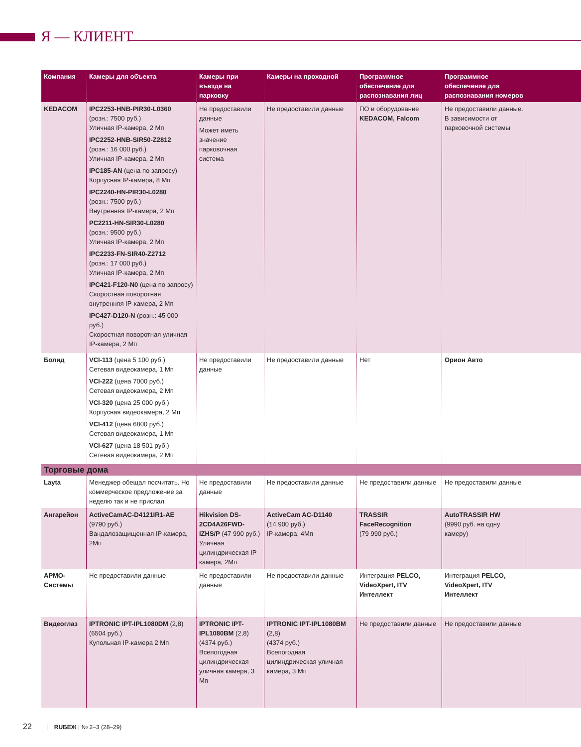Я — КЛИЕНТ
| Компания | Камеры для объекта | Камеры при въезде на парковку | Камеры на проходной | Программное обеспечение для распознавания лиц | Программное обеспечение для распознавания номеров | |
| --- | --- | --- | --- | --- | --- | --- |
| KEDACOM | IPC2253-HNB-PIR30-L0360 (розн.: 7500 руб.) Уличная IP-камера, 2 Мп IPC2252-HNB-SIR50-Z2812 (розн.: 16 000 руб.) Уличная IP-камера, 2 Мп IPC185-AN (цена по запросу) Корпусная IP-камера, 8 Мп IPC2240-HN-PIR30-L0280 (розн.: 7500 руб.) Внутренняя IP-камера, 2 Мп PC2211-HN-SIR30-L0280 (розн.: 9500 руб.) Уличная IP-камера, 2 Мп IPC2233-FN-SIR40-Z2712 (розн.: 17 000 руб.) Уличная IP-камера, 2 Мп IPC421-F120-N0 (цена по запросу) Скоростная поворотная внутренняя IP-камера, 2 Мп IPC427-D120-N (розн.: 45 000 руб.) Скоростная поворотная уличная IP-камера, 2 Мп | Не предоставили данные Может иметь значение парковочная система | Не предоставили данные | ПО и оборудование KEDACOM, Falcom | Не предоставили данные. В зависимости от парковочной системы | |
| Болид | VCI-113 (цена 5 100 руб.) Сетевая видеокамера, 1 Мп VCI-222 (цена 7000 руб.) Сетевая видеокамера, 2 Мп VCI-320 (цена 25 000 руб.) Корпусная видеокамера, 2 Мп VCI-412 (цена 6800 руб.) Сетевая видеокамера, 1 Мп VCI-627 (цена 18 501 руб.) Сетевая видеокамера, 2 Мп | Не предоставили данные | Не предоставили данные | Нет | Орион Авто | |
| Торговые дома | | | | | | |
| Layta | Менеджер обещал посчитать. Но коммерческое предложение за неделю так и не прислал | Не предоставили данные | Не предоставили данные | Не предоставили данные | Не предоставили данные | |
| Ангарейон | ActiveCamAC-D4121IR1-AE (9790 руб.) Вандалозащищенная IP-камера, 2Мп | Hikvision DS-2CD4A26FWD-IZHS/P (47 990 руб.) Уличная цилиндрическая IP-камера, 2Мп | ActiveCam AC-D1140 (14 900 руб.) IP-камера, 4Мп | TRASSIR FaceRecognition (79 990 руб.) | AutoTRASSIR HW (9990 руб. на одну камеру) | |
| АРМО-Системы | Не предоставили данные | Не предоставили данные | Не предоставили данные | Интеграция PELCO, VideoXpert, ITV Интеллект | Интеграция PELCO, VideoXpert, ITV Интеллект | |
| Видеоглаз | IPTRONIC IPT-IPL1080DM (2,8) (6504 руб.) Купольная IP-камера 2 Мп | IPTRONIC IPT-IPL1080BM (2,8) (4374 руб.) Всепогодная цилиндрическая уличная камера, 3 Мп | IPTRONIC IPT-IPL1080BM (2,8) (4374 руб.) Всепогодная цилиндрическая уличная камера, 3 Мп | Не предоставили данные | Не предоставили данные | |
22 RUБЕЖ | № 2–3 (28–29)